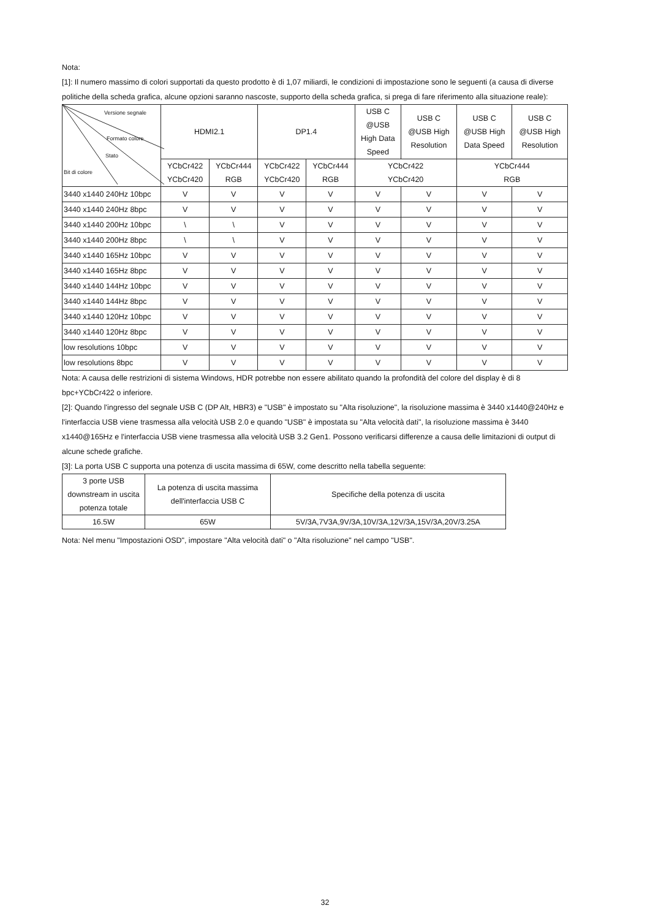Nota:
[1]: Il numero massimo di colori supportati da questo prodotto è di 1,07 miliardi, le condizioni di impostazione sono le seguenti (a causa di diverse politiche della scheda grafica, alcune opzioni saranno nascoste, supporto della scheda grafica, si prega di fare riferimento alla situazione reale):
| Versione segnale Formato colore Stato Bit di colore | HDMI2.1 | | DP1.4 | | USB C @USB High Data Speed | USB C @USB High Resolution | USB C @USB High Data Speed | USB C @USB High Resolution |
| --- | --- | --- | --- | --- | --- | --- | --- | --- |
| | YCbCr422 YCbCr420 | YCbCr444 RGB | YCbCr422 YCbCr420 | YCbCr444 RGB | YCbCr422 YCbCr420 | | YCbCr444 RGB | |
| 3440 x1440 240Hz 10bpc | V | V | V | V | V | V | V | V |
| 3440 x1440 240Hz 8bpc | V | V | V | V | V | V | V | V |
| 3440 x1440 200Hz 10bpc | \ | \ | V | V | V | V | V | V |
| 3440 x1440 200Hz 8bpc | \ | \ | V | V | V | V | V | V |
| 3440 x1440 165Hz 10bpc | V | V | V | V | V | V | V | V |
| 3440 x1440 165Hz 8bpc | V | V | V | V | V | V | V | V |
| 3440 x1440 144Hz 10bpc | V | V | V | V | V | V | V | V |
| 3440 x1440 144Hz 8bpc | V | V | V | V | V | V | V | V |
| 3440 x1440 120Hz 10bpc | V | V | V | V | V | V | V | V |
| 3440 x1440 120Hz 8bpc | V | V | V | V | V | V | V | V |
| low resolutions 10bpc | V | V | V | V | V | V | V | V |
| low resolutions 8bpc | V | V | V | V | V | V | V | V |
Nota: A causa delle restrizioni di sistema Windows, HDR potrebbe non essere abilitato quando la profondità del colore del display è di 8 bpc+YCbCr422 o inferiore.
[2]: Quando l'ingresso del segnale USB C (DP Alt, HBR3) e "USB" è impostato su "Alta risoluzione", la risoluzione massima è 3440 x1440@240Hz e l'interfaccia USB viene trasmessa alla velocità USB 2.0 e quando "USB" è impostata su "Alta velocità dati", la risoluzione massima è 3440 x1440@165Hz e l'interfaccia USB viene trasmessa alla velocità USB 3.2 Gen1. Possono verificarsi differenze a causa delle limitazioni di output di alcune schede grafiche.
[3]: La porta USB C supporta una potenza di uscita massima di 65W, come descritto nella tabella seguente:
| 3 porte USB downstream in uscita potenza totale | La potenza di uscita massima dell'interfaccia USB C | Specifiche della potenza di uscita |
| 16.5W | 65W | 5V/3A,7V3A,9V/3A,10V/3A,12V/3A,15V/3A,20V/3.25A |
Nota: Nel menu "Impostazioni OSD", impostare "Alta velocità dati" o "Alta risoluzione" nel campo "USB".
32